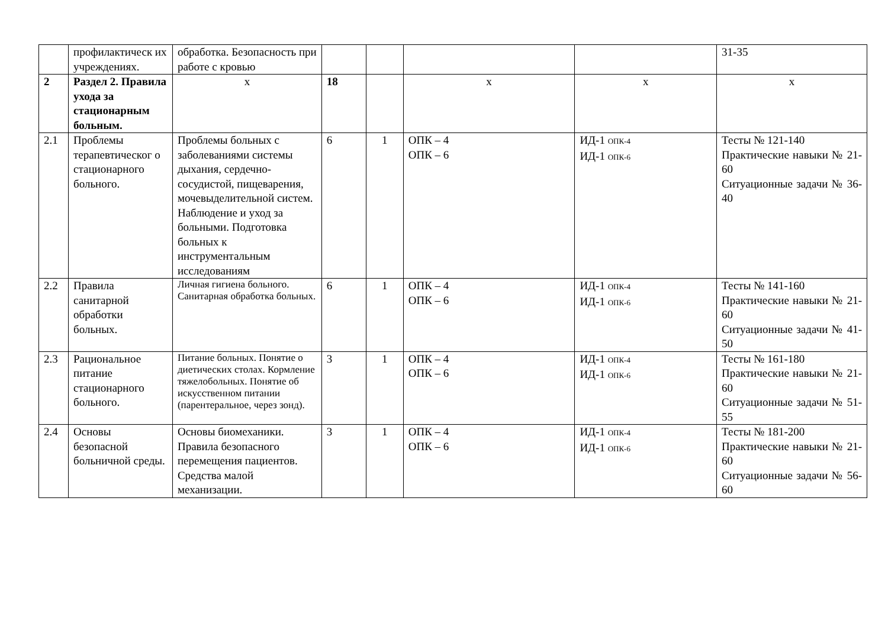| | профилактическ их учреждениях. | обработка. Безопасность при работе с кровью | | | | | 31-35 |
| 2 | Раздел 2. Правила ухода за стационарным больным. | х | 18 | | х | х | х |
| 2.1 | Проблемы терапевтическог о стационарного больного. | Проблемы больных с заболеваниями системы дыхания, сердечно-сосудистой, пищеварения, мочевыделительной систем. Наблюдение и уход за больными. Подготовка больных к инструментальным исследованиям | 6 | 1 | ОПК – 4 ОПК – 6 | ИД-1 ОПК-4 ИД-1 ОПК-6 | Тесты № 121-140 Практические навыки № 21-60 Ситуационные задачи № 36-40 |
| 2.2 | Правила санитарной обработки больных. | Личная гигиена больного. Санитарная обработка больных. | 6 | 1 | ОПК – 4 ОПК – 6 | ИД-1 ОПК-4 ИД-1 ОПК-6 | Тесты № 141-160 Практические навыки № 21-60 Ситуационные задачи № 41-50 |
| 2.3 | Рациональное питание стационарного больного. | Питание больных. Понятие о диетических столах. Кормление тяжелобольных. Понятие об искусственном питании (парентеральное, через зонд). | 3 | 1 | ОПК – 4 ОПК – 6 | ИД-1 ОПК-4 ИД-1 ОПК-6 | Тесты № 161-180 Практические навыки № 21-60 Ситуационные задачи № 51-55 |
| 2.4 | Основы безопасной больничной среды. | Основы биомеханики. Правила безопасного перемещения пациентов. Средства малой механизации. | 3 | 1 | ОПК – 4 ОПК – 6 | ИД-1 ОПК-4 ИД-1 ОПК-6 | Тесты № 181-200 Практические навыки № 21-60 Ситуационные задачи № 56-60 |